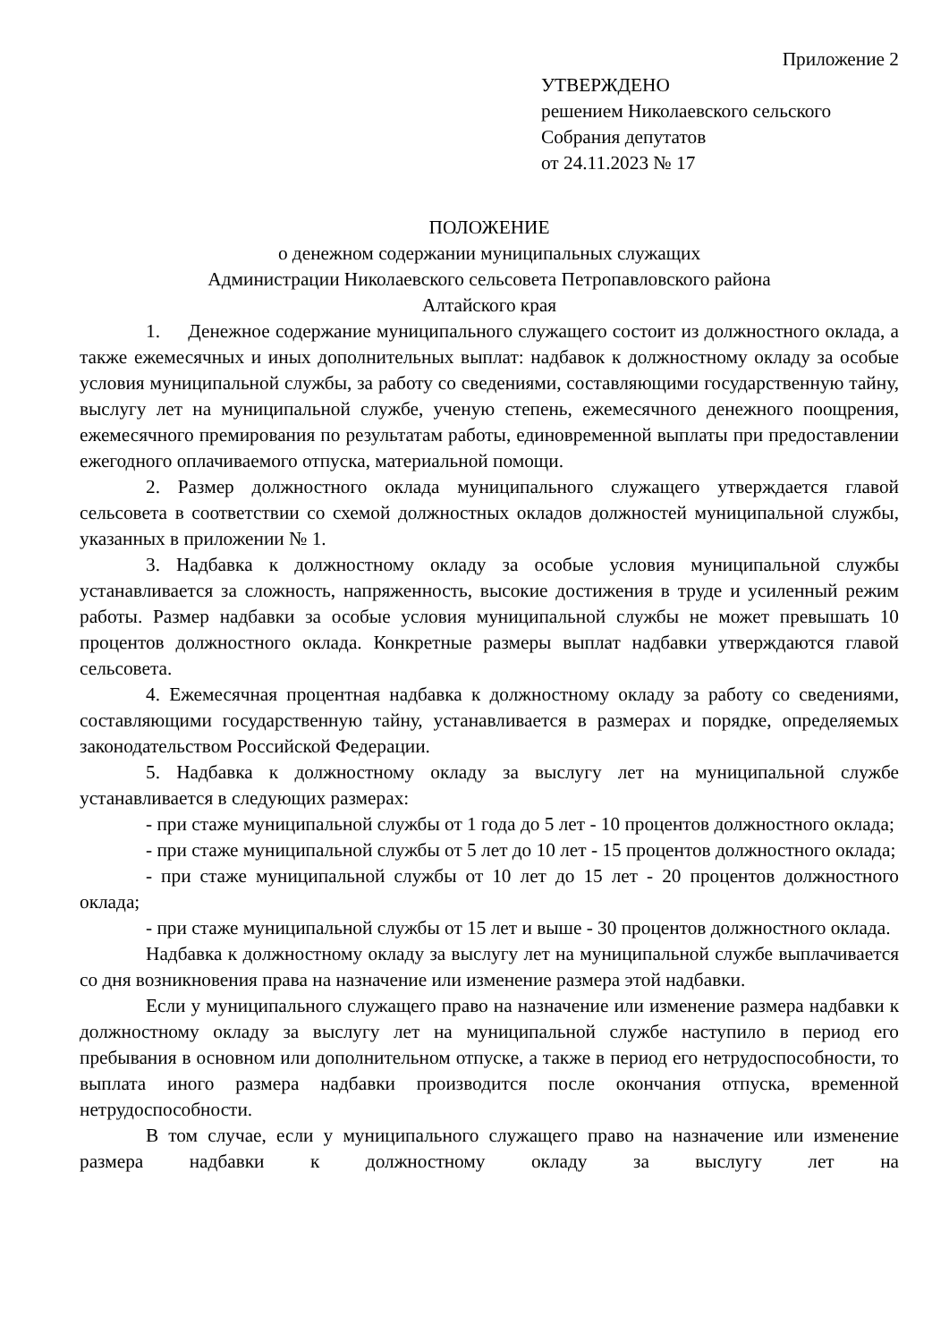Приложение 2
УТВЕРЖДЕНО
решением Николаевского сельского
Собрания депутатов
от 24.11.2023 № 17
ПОЛОЖЕНИЕ
о денежном содержании муниципальных служащих
Администрации Николаевского сельсовета Петропавловского района
Алтайского края
1. Денежное содержание муниципального служащего состоит из должностного оклада, а также ежемесячных и иных дополнительных выплат: надбавок к должностному окладу за особые условия муниципальной службы, за работу со сведениями, составляющими государственную тайну, выслугу лет на муниципальной службе, ученую степень, ежемесячного денежного поощрения, ежемесячного премирования по результатам работы, единовременной выплаты при предоставлении ежегодного оплачиваемого отпуска, материальной помощи.
2. Размер должностного оклада муниципального служащего утверждается главой сельсовета в соответствии со схемой должностных окладов должностей муниципальной службы, указанных в приложении № 1.
3. Надбавка к должностному окладу за особые условия муниципальной службы устанавливается за сложность, напряженность, высокие достижения в труде и усиленный режим работы. Размер надбавки за особые условия муниципальной службы не может превышать 10 процентов должностного оклада. Конкретные размеры выплат надбавки утверждаются главой сельсовета.
4. Ежемесячная процентная надбавка к должностному окладу за работу со сведениями, составляющими государственную тайну, устанавливается в размерах и порядке, определяемых законодательством Российской Федерации.
5. Надбавка к должностному окладу за выслугу лет на муниципальной службе устанавливается в следующих размерах:
- при стаже муниципальной службы от 1 года до 5 лет - 10 процентов должностного оклада;
- при стаже муниципальной службы от 5 лет до 10 лет - 15 процентов должностного оклада;
- при стаже муниципальной службы от 10 лет до 15 лет - 20 процентов должностного оклада;
- при стаже муниципальной службы от 15 лет и выше - 30 процентов должностного оклада.
Надбавка к должностному окладу за выслугу лет на муниципальной службе выплачивается со дня возникновения права на назначение или изменение размера этой надбавки.
Если у муниципального служащего право на назначение или изменение размера надбавки к должностному окладу за выслугу лет на муниципальной службе наступило в период его пребывания в основном или дополнительном отпуске, а также в период его нетрудоспособности, то выплата иного размера надбавки производится после окончания отпуска, временной нетрудоспособности.
В том случае, если у муниципального служащего право на назначение или изменение размера надбавки к должностному окладу за выслугу лет на